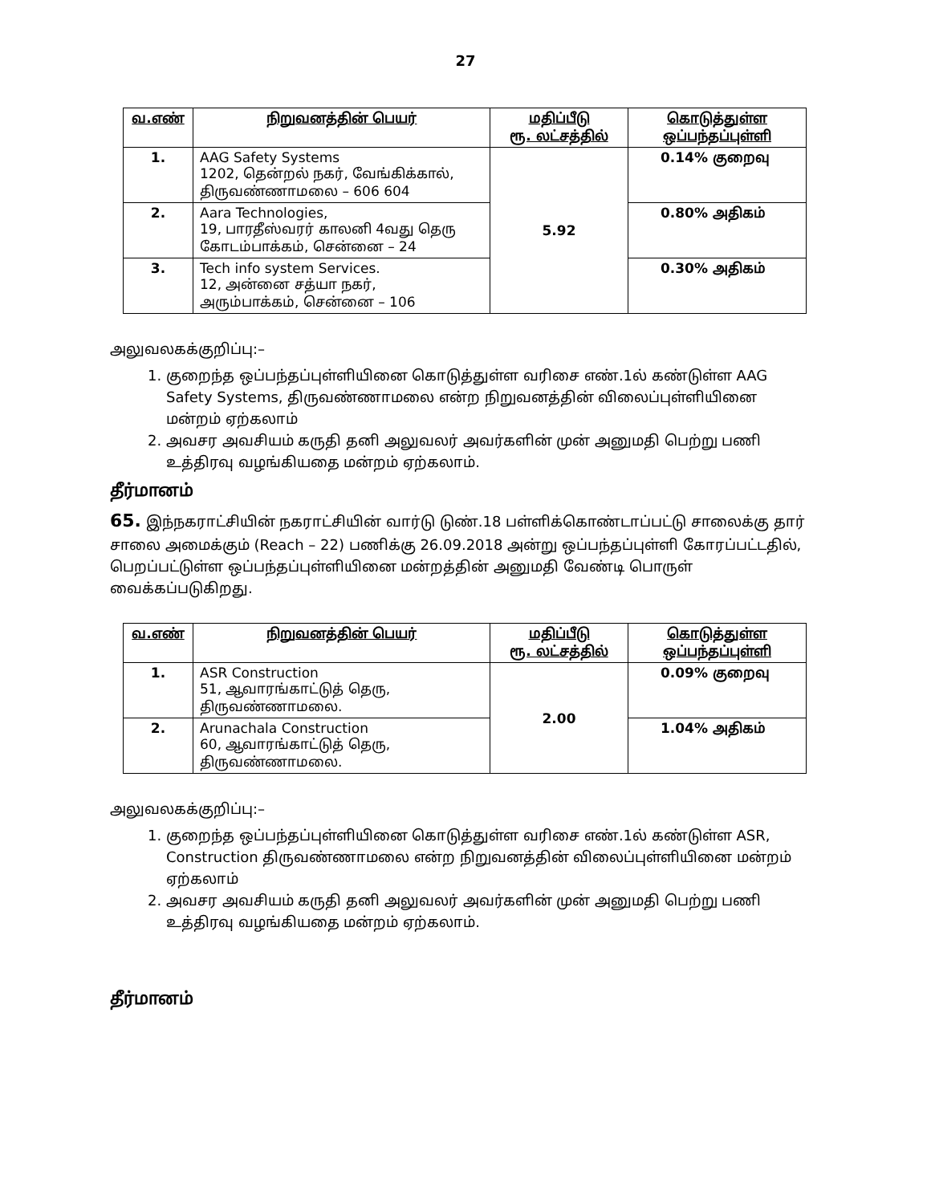27
| வ.எண் | நிறுவனத்தின் பெயர் | மதிப்பீடு ரூ. லட்சத்தில் | கொடுத்துள்ள ஒப்பந்தப்புள்ளி |
| --- | --- | --- | --- |
| 1. | AAG Safety Systems 1202, தென்றல் நகர், வேங்கிக்கால், திருவண்ணாமலை – 606 604 | 5.92 | 0.14% குறைவு |
| 2. | Aara Technologies, 19, பாரதீஸ்வரர் காலனி 4வது தெரு கோடம்பாக்கம், சென்னை – 24 | | 0.80% அதிகம் |
| 3. | Tech info system Services. 12, அன்னை சத்யா நகர், அரும்பாக்கம், சென்னை – 106 | | 0.30% அதிகம் |
அலுவலகக்குறிப்பு:–
1. குறைந்த ஒப்பந்தப்புள்ளியினை கொடுத்துள்ள வரிசை எண்.1ல் கண்டுள்ள AAG Safety Systems, திருவண்ணாமலை என்ற நிறுவனத்தின் விலைப்புள்ளியினை மன்றம் ஏற்கலாம்
2. அவசர அவசியம் கருதி தனி அலுவலர் அவர்களின் முன் அனுமதி பெற்று பணி உத்திரவு வழங்கியதை மன்றம் ஏற்கலாம்.
தீர்மானம்
65. இந்நகராட்சியின் நகராட்சியின் வார்டு டுண்.18 பள்ளிக்கொண்டாப்பட்டு சாலைக்கு தார் சாலை அமைக்கும் (Reach – 22) பணிக்கு 26.09.2018 அன்று ஒப்பந்தப்புள்ளி கோரப்பட்டதில், பெறப்பட்டுள்ள ஒப்பந்தப்புள்ளியினை மன்றத்தின் அனுமதி வேண்டி பொருள் வைக்கப்படுகிறது.
| வ.எண் | நிறுவனத்தின் பெயர் | மதிப்பீடு ரூ. லட்சத்தில் | கொடுத்துள்ள ஒப்பந்தப்புள்ளி |
| --- | --- | --- | --- |
| 1. | ASR Construction 51, ஆவாரங்காட்டுத் தெரு, திருவண்ணாமலை. | 2.00 | 0.09% குறைவு |
| 2. | Arunachala Construction 60, ஆவாரங்காட்டுத் தெரு, திருவண்ணாமலை. | | 1.04% அதிகம் |
அலுவலகக்குறிப்பு:–
1. குறைந்த ஒப்பந்தப்புள்ளியினை கொடுத்துள்ள வரிசை எண்.1ல் கண்டுள்ள ASR, Construction திருவண்ணாமலை என்ற நிறுவனத்தின் விலைப்புள்ளியினை மன்றம் ஏற்கலாம்
2. அவசர அவசியம் கருதி தனி அலுவலர் அவர்களின் முன் அனுமதி பெற்று பணி உத்திரவு வழங்கியதை மன்றம் ஏற்கலாம்.
தீர்மானம்